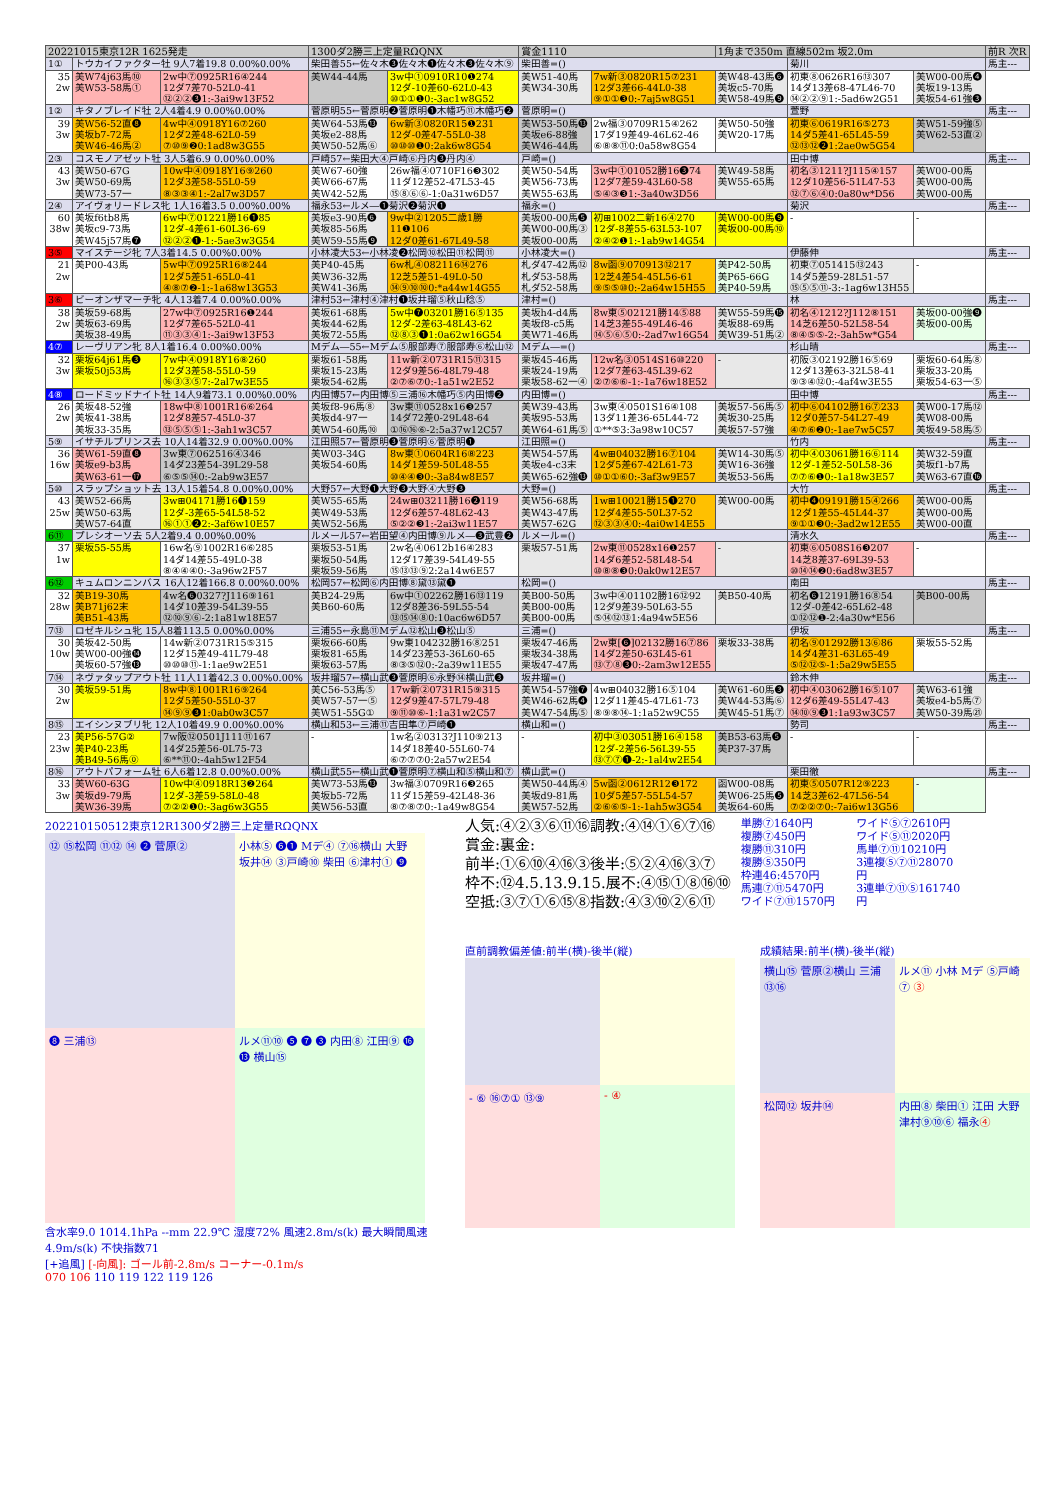| 20221015東京12R 1625発走 | | | 1300ダ2勝三上定量RΩQNX | | 賞金1110 | | 1角まで350m 直線502m 坂2.0m | | | 前R 次R |
| --- | --- | --- | --- | --- | --- | --- | --- | --- | --- | --- |
| 1① | トウカイファクター牡 9人7着19.8 0.00%0.00% | | 柴田善55←佐々木❸佐々木❶佐々木❸佐々木⑨ | | 柴田善=() | | | 菊川 | | 馬主--- |
| 35 2w | 美W74j63馬⑩ 美W53-58馬① | 2w中⑦0925R16④244 12ダ7差70-52L0-41 ⑫②②❸1:-3ai9w13F52 | 美W44-44馬 | 3w中①0910R10❶274 12ダ-10差60-62L0-43 ⑩①①❶0:-3ac1w8G52 | 美W51-40馬 美W34-30馬 | 7w新③0820R15⑦231 12ダ3差66-44L0-38 ⑨①①❸0:-7aj5w8G51 | 美W48-43馬❻ 美坂c5-70馬 美W58-49馬❾ | 初東⑧0626R16⑬307 14ダ13差68-47L46-70 ⑭②②⑨1:-5ad6w2G51 | 美W00-00馬❹ 美坂19-13馬 美坂54-61強❸ | |
| 1② | キタノブレイド牡 2人4着4.9 0.00%0.00% | | 菅原明55←菅原明❷菅原明❶木幡巧⑪木幡巧❷ | | 菅原明=() | | | 萱野 | | 馬主--- |
| 39 3w | 美W56-52直❽ 美坂b7-72馬 美W46-46馬② | 4w中④0918Y16⑦260 12ダ2差48-62L0-59 ⑦⑩⑨❷0:1ad8w3G55 | 美W64-53馬⓭ 美坂e2-88馬 美W50-52馬⑥ | 6w新③0820R15❶231 12ダ-0差47-55L0-38 ⑩⑩⑩❶0:2ak6w8G54 | 美W53-50馬⓭ 美坂e6-88強 美W46-44馬 | 2w福③0709R15④262 17ダ19差49-46L62-46 ⑥⑧⑧⑪0:0a58w8G54 | 美W50-50強 美W20-17馬 | 初東⑥0619R16⑤273 14ダ5差41-65L45-59 ⑫⑬⑫❷1:2ae0w5G54 | 美W51-59強⑤ 美W62-53直② | |
| 2③ | コスモノアゼット牡 3人5着6.9 0.00%0.00% | | 戸崎57←柴田大④戸崎⑥丹内❸丹内④ | | 戸崎=() | | | 田中博 | | 馬主--- |
| 43 3w | 美W50-67G 美W50-69馬 美W73-57一 | 10w中④0918Y16⑨260 12ダ3差58-55L0-59 ⑧③③④1:-2al7w3D57 | 美W67-60強 美W66-67馬 美W42-52馬 | 26w福④0710F16❸302 11ダ12差52-47L53-45 ⑮⑧⑥⑥-1:0a31w6D57 | 美W50-54馬 美W56-73馬 美W55-63馬 | 3w中①01052勝16❸74 12ダ7差59-43L60-58 ⑤④③❸1:-3a40w3D56 | 美W49-58馬 美W55-65馬 | 初名③1211?J115④157 12ダ10差56-51L47-53 ⑫⑦⑥④0:0a80w*D56 | 美W00-00馬 美W00-00馬 美W00-00馬 | |
| 2④ | アイヴォリードレス牝 1人16着3.5 0.00%0.00% | | 福永53←ルメ―❶菊沢❷菊沢❶ | | 福永=() | | | 菊沢 | | 馬主--- |
| 60 38w | 美坂f6tb8馬 美坂c9-73馬 美W45j57馬❼ | 6w中⑦01221勝16❶85 12ダ-4差61-60L36-69 ⑫②②❶-1:-5ae3w3G54 | 美坂e3-90馬❻ 美坂85-56馬 美W59-55馬❾ | 9w中②1205二歳1勝 11❶106 12ダ0差61-67L49-58 | 美坂00-00馬❺ 美W00-00馬③ 美坂00-00馬 | 初⊞1002二新16④270 12ダ-8差55-63L53-107 ②④②❶1:-1ab9w14G54 | 美W00-00馬❾ 美坂00-00馬⑩ | - | - | |
| 3⑤ | マイステージ牝 7人3着14.5 0.00%0.00% | | 小林凌大53←小林凌❷松岡⑩松田⑪松岡⑪ | | 小林凌大=() | | | 伊藤伸 | | 馬主--- |
| 21 2w | 美P00-43馬 | 5w中⑦0925R16⑧244 12ダ5差51-65L0-41 ④⑧⑦❷-1:-1a68w13G53 | 美P40-45馬 美W36-32馬 美W41-36馬 | 6w札④082116⑭276 12芝5差51-49L0-50 ⑭⑨⑩⑩0:*a44w14G55 | 札ダ47-42馬⑫ 札ダ53-58馬 札ダ52-58馬 | 8w函⑨070913⑫217 12芝4差54-45L56-61 ⑨⑤⑤⑩0:-2a64w15H55 | 美P42-50馬 美P65-66G 美P40-59馬 | 初東⑦051415⑬243 14ダ5差59-28L51-57 ⑮⑤⑤⑪-3:-1ag6w13H55 | - | |
| 3⑥ | ビーオンザマーチ牝 4人13着7.4 0.00%0.00% | | 津村53←津村④津村❶坂井瑠⑤秋山稔⑤ | | 津村=() | | | 林 | | 馬主--- |
| 38 2w | 美坂59-68馬 美坂63-69馬 美坂38-49馬 | 27w中⑦0925R16❶244 12ダ7差65-52L0-41 ⑪③③④1:-3ai9w13F53 | 美坂61-68馬 美坂44-62馬 美坂72-55馬 | 5w中❼03201勝16⑤135 12ダ-2差63-48L43-62 ⑫⑧③❶1:0a62w16G54 | 美坂h4-d4馬 美坂f8-c5馬 美W71-46馬 | 8w東⑤02121勝14⑤88 14芝3差55-49L46-46 ⑭⑤⑥⑤0:-2ad7w16G54 | 美W55-59馬⓯ 美坂88-69馬 美W39-51馬② | 初名④1212?J112⑧151 14芝6差50-52L58-54 ⑧④⑤⑤-2:-3ah5w*G54 | 美坂00-00強❾ 美坂00-00馬 | |
| 4⑦ | レーヴリアン牝 8人1着16.4 0.00%0.00% | | Mデム―55←Mデム⑤服部寿⑦服部寿⑥松山⑫ | | Mデム―=() | | | 杉山晴 | | 馬主--- |
| 32 3w | 栗坂64j61馬❸ 栗坂50j53馬 | 7w中④0918Y16⑧260 12ダ3差58-55L0-59 ⑯③③⑤7:-2al7w3E55 | 栗坂61-58馬 栗坂15-23馬 栗坂54-62馬 | 11w新②0731R15⑪315 12ダ9差56-48L79-48 ②⑦⑥⑦0:-1a51w2E52 | 栗坂45-46馬 栗坂24-19馬 栗坂58-62一④ | 12w名③0514S16⑩220 12ダ7差63-45L39-62 ②⑦⑥⑥-1:-1a76w18E52 | - | 初阪③02192勝16⑤69 12ダ13差63-32L58-41 ⑨③④⑫0:-4af4w3E55 | 栗坂60-64馬⑧ 栗坂33-20馬 栗坂54-63一⑤ | |
| 4⑧ | ロードミッドナイト牡 14人9着73.1 0.00%0.00% | | 内田博57←内田博⑤三浦⑯木幡巧⑤内田博❷ | | 内田博=() | | | 田中博 | | 馬主--- |
| 26 2w | 美坂48-52強 美坂41-38馬 美坂33-35馬 | 18w中⑧1001R16⑥264 12ダ8差57-45L0-37 ⑬⑤⑤⑤1:-3ah1w3C57 | 美坂f8-96馬⑧ 美坂d4-97一 美W54-60馬⑩ | 3w東⑪0528x16❸257 14ダ72差0-29L48-64 ①⑯⑯⑥-2:5a37w12C57 | 美W39-43馬 美坂95-53馬 美W64-61馬⑤ | 3w東④0501S16④108 13ダ11差36-65L44-72 ①**⑤3:3a98w10C57 | 美坂57-56馬⑤ 美坂30-25馬 美坂57-57強 | 初中⑥04102勝16⑦233 12ダ0差57-54L27-49 ④⑦⑥❷0:-1ae7w5C57 | 美W00-17馬⑫ 美W08-00馬 美坂49-58馬⑤ | |
| 5⑨ | イサチルプリンス去 10人14着32.9 0.00%0.00% | | 江田照57←菅原明❸菅原明⑥菅原明❶ | | 江田照=() | | | 竹内 | | 馬主--- |
| 36 16w | 美W61-59直❽ 美坂e9-b3馬 美W63-61一⓱ | 3w東⑦062516④346 14ダ23差54-39L29-58 ⑥⑤⑤⑭0:-2ab9w3E57 | 美W03-34G 美坂54-60馬 | 8w東①0604R16⑧223 14ダ1差59-50L48-55 ⑩④④❸0:-3a84w8E57 | 美W54-57馬 美坂e4-c3末 美W65-62強⓭ | 4w⊞04032勝16⑦104 12ダ5差67-42L61-73 ⑩①①⑥0:-3af3w9E57 | 美W14-30馬⑤ 美W16-36強 美坂53-56馬 | 初中④03061勝16⑥114 12ダ-1差52-50L58-36 ⑦⑦⑥❶0:-1a18w3E57 | 美W32-59直 美坂f1-b7馬 美W63-67直⓰ | |
| 5⑩ | スラップショット去 13人15着54.8 0.00%0.00% | | 大野57←大野❶大野❸大野④大野❸ | | 大野=() | | | 大竹 | | 馬主--- |
| 43 25w | 美W52-66馬 美W50-63馬 美W57-64直 | 3w⊞04171勝16❶159 12ダ-3差65-54L58-52 ⑯①①❷2:-3af6w10E57 | 美W55-65馬 美W49-53馬 美W52-56馬 | 24w⊞03211勝16❷119 12ダ6差57-48L62-43 ⑤②②❸1:-2ai3w11E57 | 美W56-68馬 美W43-47馬 美W57-62G | 1w⊞10021勝15❶270 12ダ4差55-50L37-52 ⑫③③④0:-4ai0w14E55 | 美W00-00馬 | 初中❹09191勝15④266 12ダ1差55-45L44-37 ⑨①①❸0:-3ad2w12E55 | 美W00-00馬 美W00-00馬 美W00-00直 | |
| 6⑪ | プレシオーソ去 5人2着9.4 0.00%0.00% | | ルメール57←岩田望④内田博⑨ルメ―❸武豊❷ | | ルメール=() | | | 清水久 | | 馬主--- |
| 37 1w | 栗坂55-55馬 | 16w名⑨1002R16⑥285 14ダ14差55-49L0-38 ⑧④④④0:-3a96w2F57 | 栗坂53-51馬 栗坂50-54馬 栗坂59-56馬 | 2w名④0612b16④283 12ダ17差39-54L49-55 ⑮⑬⑬⑨2:2a14w6E57 | 栗坂57-51馬 | 2w東⑪0528x16❶257 14ダ6差52-58L48-54 ⑩⑧⑧❸0:0ak0w12E57 | - | 初東⑥0508S16❸207 14芝8差37-69L39-53 ⑩⑭⑭❷0:6ad8w3E57 | - | |
| 6⑫ | キュムロンニンバス 16人12着166.8 0.00%0.00% | | 松岡57←松岡⑥内田博⑧黛⑬黛❶ | | 松岡=() | | | 南田 | | 馬主--- |
| 32 28w | 美B19-30馬 美B71j62末 美B51-43馬 | 4w名❻0327?J116⑨161 14ダ10差39-54L39-55 ⑫⑩⑨⑥-2:1a81w18E57 | 美B24-29馬 美B60-60馬 | 6w中①02262勝16⑬119 12ダ8差36-59L55-54 ⑬⑮⑭⑧0:10ac6w6D57 | 美B00-50馬 美B00-00馬 美B00-00馬 | 3w中④01102勝16⑫92 12ダ9差39-50L63-55 ⑤⑭⑫⑬1:4a94w5E56 | 美B50-40馬 | 初名❻12191勝16⑧54 12ダ-0差42-65L62-48 ①⑫⑫❶-2:4a30w*E56 | 美B00-00馬 | |
| 7⑬ | ロゼキルシュ牝 15人8着113.5 0.00%0.00% | | 三浦55←永島⑪Mデム⑫松山❸松山⑤ | | 三浦=() | | | 伊坂 | | 馬主--- |
| 30 10w | 美坂42-50馬 美W00-00強⓮ 美坂60-57強⓭ | 14w新②0731R15⑤315 12ダ15差49-41L79-48 ⑩⑩⑩⑪-1:1ae9w2E51 | 栗坂66-60馬 栗坂81-65馬 栗坂63-57馬 | 9w東104232勝16⑧251 14ダ23差53-36L60-65 ⑧③⑤⑫0:-2a39w11E55 | 栗坂47-46馬 栗坂34-38馬 栗坂47-47馬 | 2w東[❻]02132勝16⑦86 14ダ2差50-63L45-61 ⑬⑦⑧❸0:-2am3w12E55 | 栗坂33-38馬 | 初名⑨01292勝13⑥86 14ダ4差31-63L65-49 ⑤⑫⑫⑤-1:5a29w5E55 | 栗坂55-52馬 | |
| 7⑭ | ネヴァタップアウト牡 11人11着42.3 0.00%0.00% | | 坂井瑠57←横山武❸菅原明⑥永野⑭横山武❸ | | 坂井瑠=() | | | 鈴木伸 | | 馬主--- |
| 30 2w | 美坂59-51馬 | 8w中⑧1001R16⑨264 12ダ5差50-55L0-37 ⑭⑨⑨❸1:0ab0w3C57 | 美C56-53馬⑤ 美W57-57一⑤ 美W51-55G① | 17w新②0731R15⑨315 12ダ9差47-57L79-48 ⑨⑪⑩⑥-1:1a31w2C57 | 美W54-57強❼ 美W46-62馬❹ 美W47-54馬⑤ | 4w⊞04032勝16⑤104 12ダ11差45-47L61-73 ⑧⑨⑧⑭-1:1a52w9C55 | 美W61-60馬❸ 美W44-53馬⑥ 美W45-51馬⑦ | 初中④03062勝16⑤107 12ダ6差49-55L47-43 ⑭⑩⑨❸1:1a93w3C57 | 美W63-61強 美坂e4-b5馬⑦ 美W50-39馬㉑ | |
| 8⑮ | エイシンヌブリ牝 12人10着49.9 0.00%0.00% | | 横山和53←三浦⑪吉田隼⑦戸崎❶ | | 横山和=() | | | 勢司 | | 馬主--- |
| 23 23w | 美P56-57G② 美P40-23馬 美B49-56馬⓪ | 7w阪⑫0501J111⑪167 14ダ25差56-0L75-73 ⑥**⑪0:-4ah5w12F54 | - | 1w名②0313?J110⑨213 14ダ18差40-55L60-74 ⑥⑦⑦⑦0:2a57w2E54 | - | 初中③03051勝16④158 12ダ-2差56-56L39-55 ⑬⑦⑦❶-2:-1al4w2E54 | 美B53-63馬❺ 美P37-37馬 | - | - | |
| 8⑯ | アウトパフォーム牡 6人6着12.8 0.00%0.00% | | 横山武55←横山武❶菅原明⑦横山和⑤横山和⑦ | | 横山武=() | | | 栗田徹 | | 馬主--- |
| 33 3w | 美W60-63G 美坂d9-79馬 美W36-39馬 | 10w中④0918R13❷264 12ダ-3差59-58L0-48 ⑦②②❶0:-3ag6w3G55 | 美W73-53馬⓭ 美坂b5-72馬 美W56-53直 | 3w福③0709R16❸265 11ダ15差59-42L48-36 ⑧⑦⑧⑦0:-1a49w8G54 | 美W50-44馬④ 美坂d9-81馬 美W57-52馬 | 5w函②0612R12❸172 10ダ5差57-55L54-57 ②⑥⑥⑤-1:-1ah5w3G54 | 函W00-08馬 美W06-25馬❺ 美坂64-60馬 | 初東⑤0507R12⑨223 14芝3差62-47L56-54 ⑦②②⑦0:-7ai6w13G56 | - | |
202210150512東京12R1300ダ2勝三上定量RΩQNX
⑫ ⑮松岡 ⑪⑫ ⑭ ❷ 菅原②
小林⑤ ❻❶ Mデ④ ⑦⑯横山 大野 坂井⑭ ③戸崎⑩ 柴田 ⑥津村① ❾
❽ 三浦⑬
ルメ⑪⑩ ❺ ❼ ❸ 内田⑧ 江田⑨ ⓰ ⓭ 横山⑮
含水率9.0 1014.1hPa --mm 22.9℃ 湿度72% 風速2.8m/s(k) 最大瞬間風速4.9m/s(k) 不快指数71
[+追風] [-向風]: ゴール前-2.8m/s コーナー-0.1m/s
070 106 110 119 122 119 126
人気:④②③⑥⑪⑯調教:④⑭①⑥⑦⑯
賞金:裏金:
前半:①⑥⑩④⑯③後半:⑤②④⑯③⑦
枠不:⑫4.5.13.9.15.展不:④⑮①⑧⑯⑩
空抵:③⑦①⑥⑮⑧指数:④③⑩②⑥⑪
単勝⑦1640円
複勝⑦450円
複勝⑪310円
複勝⑤350円
枠連46:4570円
馬連⑦⑪5470円
ワイド⑦⑪1570円
ワイド⑤⑦2610円
ワイド⑤⑪2020円
馬単⑦⑪10210円
3連複⑤⑦⑪28070円
3連単⑦⑪⑤161740円
直前調教偏差値:前半(横)-後半(縦)
- ⑥ ⑯⑦① ⑬⑨
- ④
成績結果:前半(横)-後半(縦)
横山⑮ 菅原②横山 三浦⑬⑯
ルメ⑪ 小林 Mデ ⑤戸崎⑦ ③
松岡⑫ 坂井⑭
内田⑧ 柴田① 江田 大野 津村⑨⑩⑥ 福永④